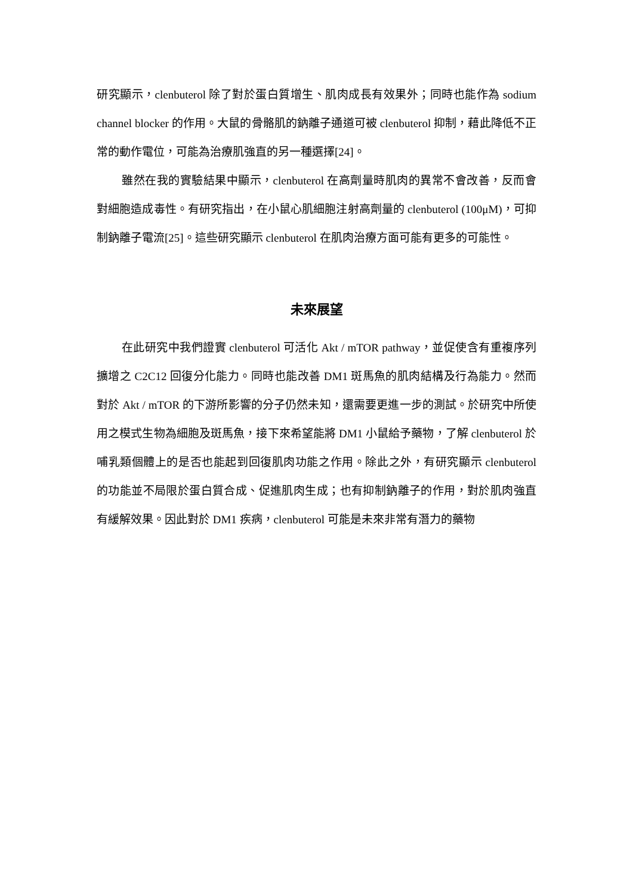研究顯示，clenbuterol 除了對於蛋白質增生、肌肉成長有效果外；同時也能作為 sodium channel blocker 的作用。大鼠的骨骼肌的鈉離子通道可被 clenbuterol 抑制，藉此降低不正常的動作電位，可能為治療肌強直的另一種選擇[24]。
雖然在我的實驗結果中顯示，clenbuterol 在高劑量時肌肉的異常不會改善，反而會對細胞造成毒性。有研究指出，在小鼠心肌細胞注射高劑量的 clenbuterol (100μM)，可抑制鈉離子電流[25]。這些研究顯示 clenbuterol 在肌肉治療方面可能有更多的可能性。
未來展望
在此研究中我們證實 clenbuterol 可活化 Akt / mTOR pathway，並促使含有重複序列擴增之 C2C12 回復分化能力。同時也能改善 DM1 斑馬魚的肌肉結構及行為能力。然而對於 Akt / mTOR 的下游所影響的分子仍然未知，還需要更進一步的測試。於研究中所使用之模式生物為細胞及斑馬魚，接下來希望能將 DM1 小鼠給予藥物，了解 clenbuterol 於哺乳類個體上的是否也能起到回復肌肉功能之作用。除此之外，有研究顯示 clenbuterol 的功能並不局限於蛋白質合成、促進肌肉生成；也有抑制鈉離子的作用，對於肌肉強直有緩解效果。因此對於 DM1 疾病，clenbuterol 可能是未來非常有潛力的藥物